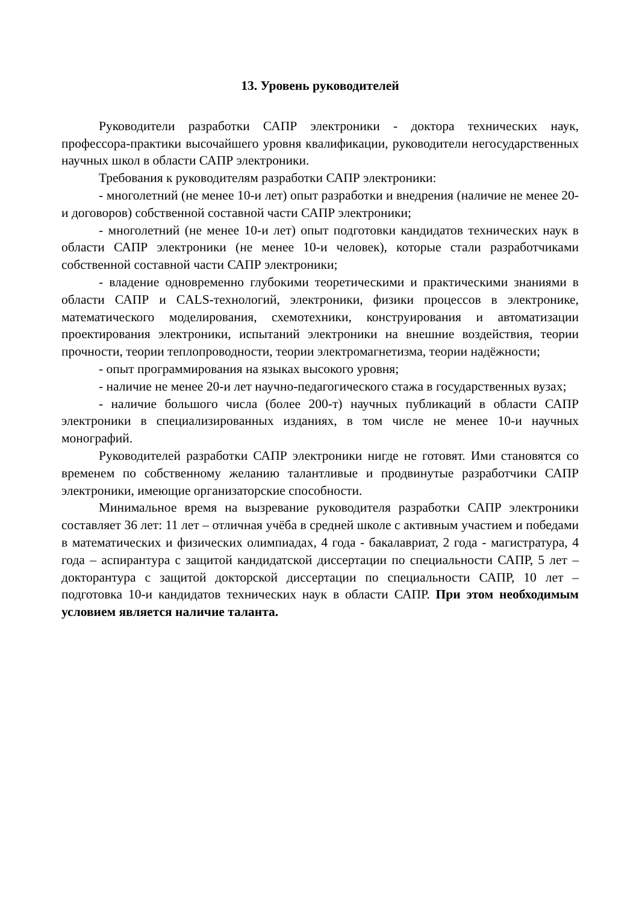13. Уровень руководителей
Руководители разработки САПР электроники - доктора технических наук, профессора-практики высочайшего уровня квалификации, руководители негосударственных научных школ в области САПР электроники.
Требования к руководителям разработки САПР электроники:
- многолетний (не менее 10-и лет) опыт разработки и внедрения (наличие не менее 20-и договоров) собственной составной части САПР электроники;
- многолетний (не менее 10-и лет) опыт подготовки кандидатов технических наук в области САПР электроники (не менее 10-и человек), которые стали разработчиками собственной составной части САПР электроники;
- владение одновременно глубокими теоретическими и практическими знаниями в области САПР и CALS-технологий, электроники, физики процессов в электронике, математического моделирования, схемотехники, конструирования и автоматизации проектирования электроники, испытаний электроники на внешние воздействия, теории прочности, теории теплопроводности, теории электромагнетизма, теории надёжности;
- опыт программирования на языках высокого уровня;
- наличие не менее 20-и лет научно-педагогического стажа в государственных вузах;
- наличие большого числа (более 200-т) научных публикаций в области САПР электроники в специализированных изданиях, в том числе не менее 10-и научных монографий.
Руководителей разработки САПР электроники нигде не готовят. Ими становятся со временем по собственному желанию талантливые и продвинутые разработчики САПР электроники, имеющие организаторские способности.
Минимальное время на вызревание руководителя разработки САПР электроники составляет 36 лет: 11 лет – отличная учёба в средней школе с активным участием и победами в математических и физических олимпиадах, 4 года - бакалавриат, 2 года - магистратура, 4 года – аспирантура с защитой кандидатской диссертации по специальности САПР, 5 лет – докторантура с защитой докторской диссертации по специальности САПР, 10 лет – подготовка 10-и кандидатов технических наук в области САПР. При этом необходимым условием является наличие таланта.